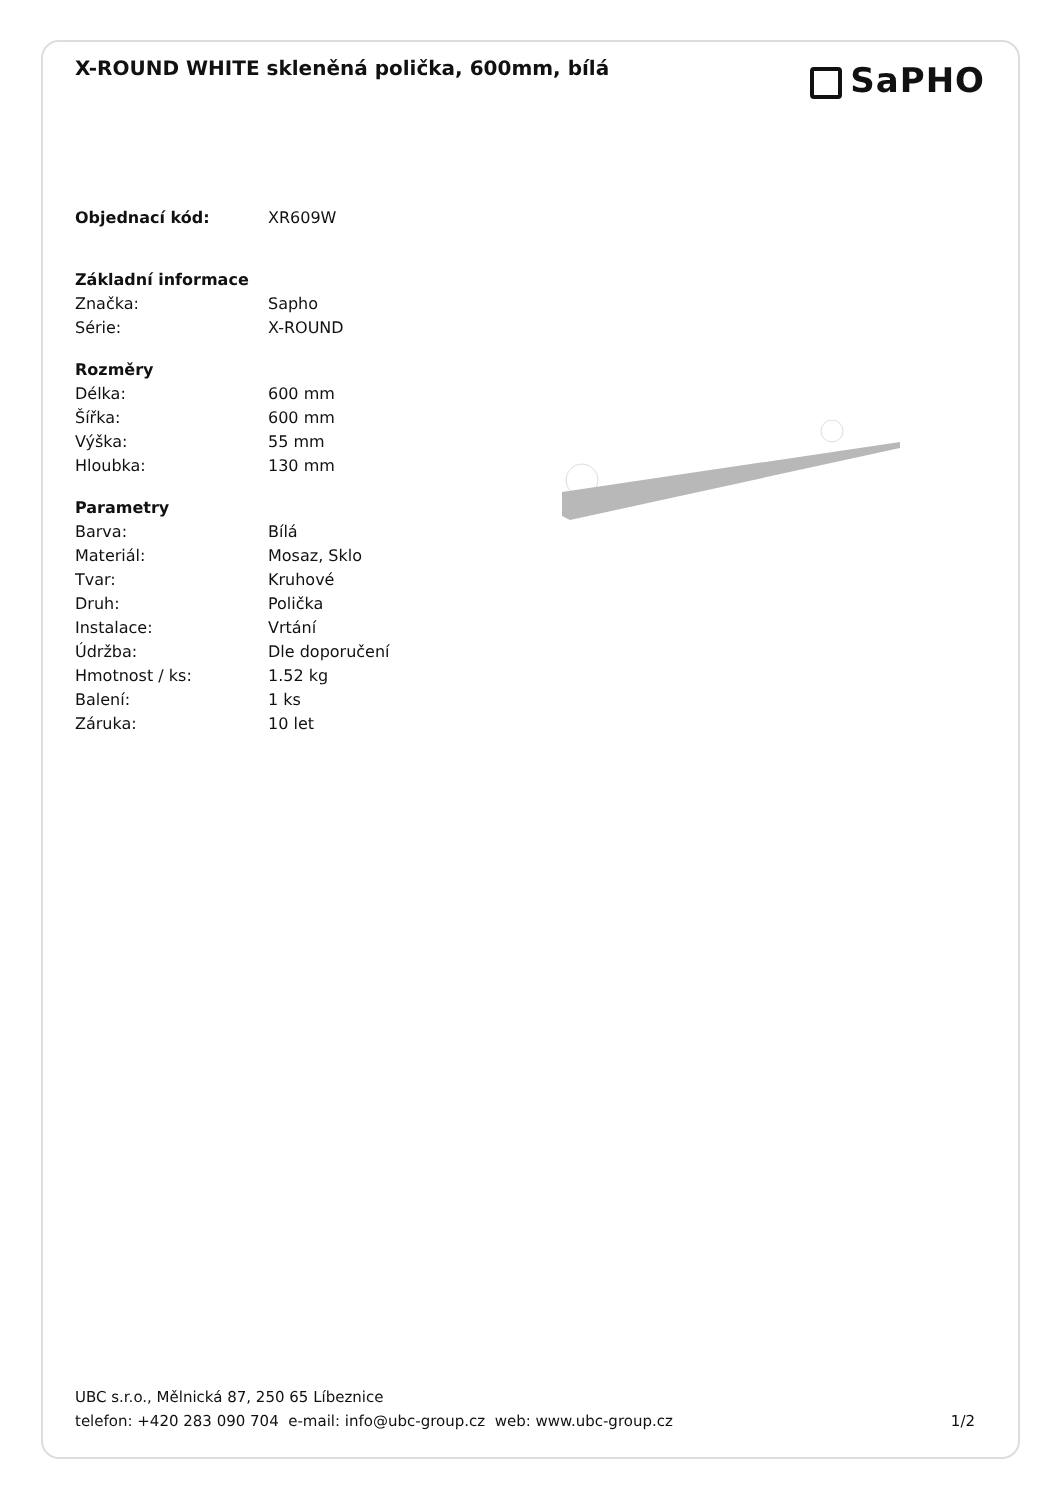X-ROUND WHITE skleněná polička, 600mm, bílá
SaPHO
| Objednací kód: | XR609W |
| Základní informace | |
| Značka: | Sapho |
| Série: | X-ROUND |
| Rozměry | |
| Délka: | 600 mm |
| Šířka: | 600 mm |
| Výška: | 55 mm |
| Hloubka: | 130 mm |
| Parametry | |
| Barva: | Bílá |
| Materiál: | Mosaz, Sklo |
| Tvar: | Kruhové |
| Druh: | Polička |
| Instalace: | Vrtání |
| Údržba: | Dle doporučení |
| Hmotnost / ks: | 1.52 kg |
| Balení: | 1 ks |
| Záruka: | 10 let |
UBC s.r.o., Mělnická 87, 250 65 Líbeznice
telefon: +420 283 090 704 e-mail: info@ubc-group.cz web: www.ubc-group.cz
1/2